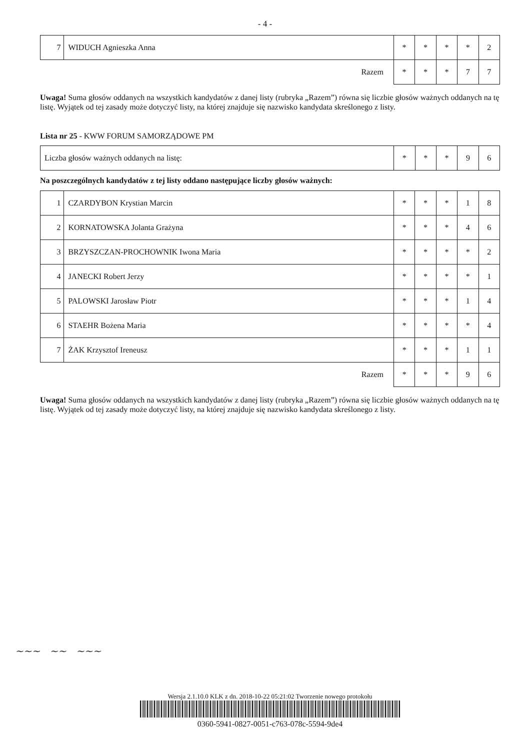- 4 -
| 7 | WIDUCH Agnieszka Anna | * | * | * | * | 2 |
| Razem | | * | * | * | 7 | 7 |
Uwaga! Suma głosów oddanych na wszystkich kandydatów z danej listy (rubryka „Razem”) równa się liczbie głosów ważnych oddanych na tę listę. Wyjątek od tej zasady może dotyczyć listy, na której znajduje się nazwisko kandydata skreślonego z listy.
Lista nr 25 - KWW FORUM SAMORZĄDOWE PM
| Liczba głosów ważnych oddanych na listę: | * | * | * | 9 | 6 |
Na poszczególnych kandydatów z tej listy oddano następujące liczby głosów ważnych:
| 1 | CZARDYBON Krystian Marcin | * | * | * | 1 | 8 |
| 2 | KORNATOWSKA Jolanta Grażyna | * | * | * | 4 | 6 |
| 3 | BRZYSZCZAN-PROCHOWNIK Iwona Maria | * | * | * | * | 2 |
| 4 | JANECKI Robert Jerzy | * | * | * | * | 1 |
| 5 | PALOWSKI Jarosław Piotr | * | * | * | 1 | 4 |
| 6 | STAEHR Bożena Maria | * | * | * | * | 4 |
| 7 | ŻAK Krzysztof Ireneusz | * | * | * | 1 | 1 |
| Razem | | * | * | * | 9 | 6 |
Uwaga! Suma głosów oddanych na wszystkich kandydatów z danej listy (rubryka „Razem”) równa się liczbie głosów ważnych oddanych na tę listę. Wyjątek od tej zasady może dotyczyć listy, na której znajduje się nazwisko kandydata skreślonego z listy.
~~~ ~~ ~~~
Wersja 2.1.10.0 KLK z dn. 2018-10-22 05:21:02 Tworzenie nowego protokołu
0360-5941-0827-0051-c763-078c-5594-9de4